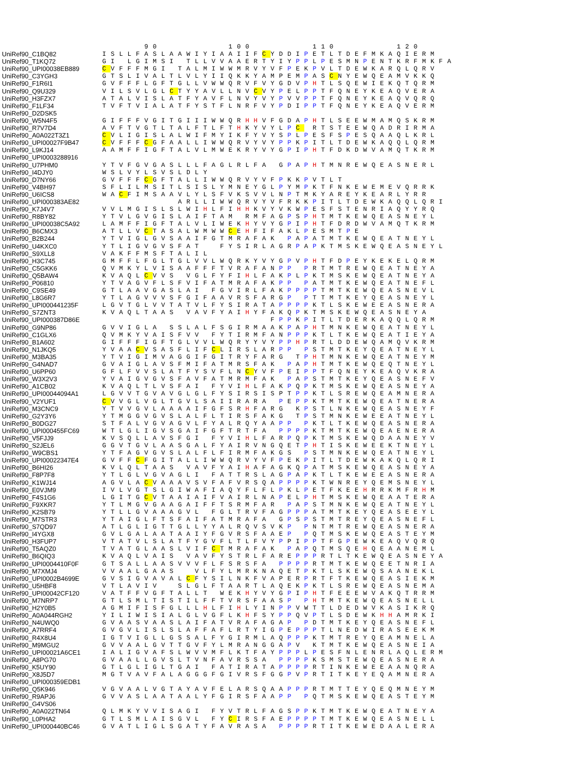| | 90 100 110 120 |
| UniRef90_C1BQ82 | ISLLFASLAAWIYIAAIIF C YDDI P ETLTDEFMKAQIERM |
| UniRef90_T1KQ72 | GI LGIMSI TLLVVAAERTYIY PP L P ESMN P ENTKRFMKFA |
| UniRef90_UPI00038EB889 | C VFFFMGI TALMIWWMRVYVF P EK P VLTDEWKARQLQRV |
| UniRef90_C3YGH3 | GTSLIVALTLVLYIIQKKYAMPEM P AS C NYEWQEAMVKKQ |
| UniRef90_F1R6I1 | GVFFFLGFTGLLVWWQRVFVYGDV P H TLSQEWIEKQTQRM |
| UniRef90_Q9U329 | VILSVLGL C TYYAVLLNV C VY P EL PP TFQNEYKEAQVERA |
| UniRef90_H3FZX7 | ATALVISLATFYAVFLNVYVY P VV PP TFQNEYKEAQVQRQ |
| UniRef90_F1LF34 | TVFTVIALATFYSTFLNRFVY P DI PP TFQNEYKEAQVERM |
| UniRef90_D2DSK5 | |
| UniRef90_W5N4F5 | GIFFFVGITGIIIWWQR HH VFGDA P H TLSEEWMAMQSKRM |
| UniRef90_R7V7D4 | AVFTVGTLTALFTLFT H KYVYL P C RTSTEEWQADRIRMA |
| UniRef90_A0A022T3Z1 | C VLIGISLALWIFMYIKFYVYS P L P ESFS P ESQAAQLKRL |
| UniRef90_UPI00027F9B47 | C VFFF C GFAALLIWWQRVYVY PP K P ITLTDEWKAQQLQRM |
| UniRef90_L9KJ14 | AAMFFIGFTALVLMWEKRYVYG P I P H TFDKDWVAMQTKRM |
| UniRef90_UPI0003288916 | |
| UniRef90_U7PHM0 | YTVFGVGASLLLFAGLRLFA G P A P H TMNREWQEASNERL |
| UniRef90_I4DJY0 | WSLVYLSVSLDLY |
| UniRef90_D7NY66 | GVFFF C GFTALLIWWQRVYVF P KK P VTLT |
| UniRef90_V4BH97 | SFLILMSITLSISLYMNEYGL P YM P KTFNKEWEMEVQRRK |
| UniRef90_U6ICS8 | WA C FIMSAAVLYLSFVKSVVLN P TMKYAREYKEARLYRR |
| UniRef90_UPI000383AE82 | ARLLIWWQRVYVFRKK P ITLTDEWKAQQLQRI |
| UniRef90_K7J4V7 | VVLMGISLSLWI H LFI HH KVYVKW P ESFSTENRIAQYYRQ |
| UniRef90_R8BY82 | YTVLGVGISLAIFTAM RMFAG P S P H TMTKEWQEASNEYL |
| UniRef90_UPI00038C5A92 | LAMFFIGFTALVLIWEK H YVYG P I P H TFDRDWVAMQTKRM |
| UniRef90_B6CMX3 | ATLLV C TASALWMWW C E H FIFAKL P ESMT P E |
| UniRef90_B2B244 | YTVIGLGVSAAIFGTMRAFAK P A P ATMTKEWQEATNEYL |
| UniRef90_U4KXC0 | YTLIGVGVSFAT FYSIRLAGR P A P KTMSKEWQEASNEYL |
| UniRef90_S9XLL8 | VAKFFMSFTALIL |
| UniRef90_H3C745 | GMFFLFGLTGLVVLWQRKYVYG P V P H TFD P EYKEKELQRM |
| UniRef90_C5GKK6 | QVMKYLVISAAFFFTVRAFAN PP P RTMTREWQEATNEYA |
| UniRef90_Q5BAW4 | KVAQL C VVS VGLFYFI H LFAK P L P KTMSKEWQEATNEYA |
| UniRef90_P06810 | YTVAGVFLSFVIFATMRAFAK PP P ATMTKEWQEATNEFL |
| UniRef90_C9SE49 | GTLAAVGASLAI FGVIRLFAK PPPP TMTKEWQEASNEVL |
| UniRef90_L8G6R7 | YTLAGVVVSFGIFAAVRSFARG P P TTMTKEYQEASNEYL |
| UniRef90_UPI000441235F | LGVTGLVVTATVLFYSIRATA PPPP KTLSKEWEEASNERA |
| UniRef90_S7ZNT3 | KVAQLTAAS VAVFYAI H YFAKQ P KTMSKEWQEASNEYA |
| UniRef90_UPI000387D86E | F PP K P ITLTDERKAQQLQRM |
| UniRef90_G9NP86 | GVVIGLA SSLALFSGIRMAAK P A P H TMNKEWQEATNEYL |
| UniRef90_C1GLX6 | QVMKYVAISFVV FYTIRMFAN PPP KTLTKEWQEATIEYA |
| UniRef90_B1A602 | GIFFFIGFTGLVVLWQRYYVY PP H P RTLDDEWQAMQVKRM |
| UniRef90_N1JKQ5 | YVAA C VSASFLIF C LIRSLAR PP P STMTKEYQEATNEYL |
| UniRef90_M3BA35 | YTVIGIMVAGGIFGITRYFARG T P H TMNKEWQEATNEYM |
| UniRef90_G4NAD7 | GVAIGLAVSFMIFATMRSFAK P A P H TMTKEWQEQTNEYL |
| UniRef90_U6PP60 | GFLFVVSLATFYSVFLN C YVF P EI PP TFQNEYKEAQVKRA |
| UniRef90_W3X2V3 | YVAIGVGVSFAVFATMRMFAK P A P STMTKEYQEASNEFV |
| UniRef90_A1CB02 | KVAQLTLVSFAI FYVI H LFAK P Q P KTMSKEWQEASNEYA |
| UniRef90_UPI00044094A1 | LGVVTGVAVGLGLFYSIRSISPT PP KTLSREWQEAMNERA |
| UniRef90_V2YUF1 | C VVGLVGLTGVLSAIIRARA P E PP KTMTKEWQEATNERA |
| UniRef90_M3CNC9 | YTVVGVLAAAAIFGFSR H FARG K P STLNKEWQEASNEYF |
| UniRef90_G2Y3Y6 | YTMGGVGVSLALFLTIRSFAKG T P STMNKEWEEATNEYL |
| UniRef90_B0DG27 | STFALVGVAGVLFYALRQYAA PP P KTLTKEWQEASNERA |
| UniRef90_UPI000455FC69 | WTLGLIGVSGAIFGFTRTFA PPPP KTMTKEWQEAENERA |
| UniRef90_V5FJJ9 | KVSQLLAVSFGI FYVI H LFAR P Q P KTMSKEWQDAANEYV |
| UniRef90_S2JEL6 | GGVTGVLAASGALFYAIRVNGQET P H TISKEWEEKTNEYL |
| UniRef90_W9CBS1 | YTFAGVGVSLALFLFIRMFAKGS P STMNKEWQEATNEYL |
| UniRef90_UPI00022347E4 | GVFF C FGITALLIWWQRVYVF P EK P ITLTDEWKAKQLQRI |
| UniRef90_B6HI26 | KVLQLTAAS VAVFYAI H AFAGKQ P ATMSKEWQEASNEYA |
| UniRef90_F8P7F8 | YTLGLVGVAGLI FATTRSLAG P A P KTLTKEWEEASNERA |
| UniRef90_K1WJ14 | AGVLA C VAAAVSVFAFVRSQA PPPP KTWNREYQEMSNEYL |
| UniRef90_E0VJM9 | IVLVGTSLGIWAFIAQYFLFL P KL P ETFKEE H RRKMFR H M |
| UniRef90_F4S1G6 | LGITG C VTAAIAIFVAIRLNA P EL P H TMSKEWQEAATERA |
| UniRef90_F9XKR7 | YTLMGVGAAGAIFFTSRMFAR P A P STMNKEWQEATNEYL |
| UniRef90_K2SB79 | YTLLGVAAAGVL FGLTRVFAG PPP ATMTKEYQEASEEYL |
| UniRef90_M7STR3 | YTAIGLFTSFAIFATMRAFA G P S P STMTREYQEASNEFL |
| UniRef90_S7QD97 | ATLGLIGTTGLLYYALRQVSVK P P NTMTREWQEASNERA |
| UniRef90_I4YGX8 | GVLGALAATAAIYFGVRSFAAE P P QTMSKEWQEASTEYM |
| UniRef90_H3FUP7 | VTATVLSLATFYGVFLTLFVY P PI PP TFG P EWKEAQVQRQ |
| UniRef90_T5AQZ0 | TVATGLAASLVIF C TMRAFAK P A P QTMSQE H QEAANEML |
| UniRef90_B6QIQ3 | KVAQLVAIS VAVFYSTRLFARE PPP RTLTKEWQEASNEYA |
| UniRef90_UPI0004410F0F | GTSALLAASVVVFLFSRSFA PPPP RTMTKEWQEETNRIA |
| UniRef90_M7XMJ4 | VVAALGAAS VLFYLMRKNAQET P KTLSKEWQSAANEKL |
| UniRef90_UPI0002B4699E | GVSIGVAVAL C FYSILNKFVAPER P RTFTKEWQEASIEKM |
| UniRef90_U5HBF8 | VTLAVIV SLGLFTAARTLAQEK P KTLSREWQEASNEMA |
| UniRef90_UPI00042CF120 | VATFFVGFTALLT WEK H YVYG P I P H TFEEEWVAKQTRRM |
| UniRef90_M7NRP7 | GTLSMLTISTILFFTVRSFAAS P P H TMTKEWQEASNELL |
| UniRef90_H2Y0B5 | AGMIFISFGLLL H LFI H LYIN PP VWTTLDEDWVKASIKRQ |
| UniRef90_A0A044RGH2 | YILIWISIALGLVGFLK H FSY PP QV P TLSDEWK HH AMRKI |
| UniRef90_N4UWQ0 | GVAASVAASLAIFATVRAFAGA P P DTMTKEYQEASNEFL |
| UniRef90_A7RRF4 | GVGVLISLSLAFFAFLRTYIG P E PPP TLNEDWIRASEEKM |
| UniRef90_R4X8U4 | IGTVIGLLGSSALFYGIRMLAQ PPP KTMTREYQEAMNELA |
| UniRef90_M9MGU2 | GVVAALGVTTGVFYLMRANGGA P V KTMTKEWQEASNEIA |
| UniRef90_UPI00021A6CE1 | IALIGVAFSLWVVMFLKTFAY PPP L P ESFNLENRLAQLERM |
| UniRef90_A8PG70 | GVAALLGVSLTVNFAVRSSA PPPP KSMSTEWQEASNERA |
| UniRef90_K5UY90 | GTLGLIGLTGAI FATIRATA PPPP RTINKEWEEAANQRA |
| UniRef90_X8J5D7 | MGTVAVFALAGGGFGIVRSFGG P V P RTITKEYEQAMNERA |
| UniRef90_UPI000359EDB1 | |
| UniRef90_Q5K946 | VGVAALVGTAYAVFELARSQAA PPP RTMTTEYQEQMNEYM |
| UniRef90_R9APJ6 | GVVASLAATAALYFGIRSFAA PP P QTMSKEWQEASTEYM |
| UniRef90_G4VS06 | |
| UniRef90_A0A022TN64 | QLMKYVVISAGI FYVTRLFAGS PP KTMTKEWQEATNEYA |
| UniRef90_L0PHA2 | GTLSMLAISGVL FY C IRSFAE PPPP TMTKEWQEASNELL |
| UniRef90_UPI000440BC46 | GVATLIGLSGATYFAVRASA PPPP RTITKEWEDAALERA |